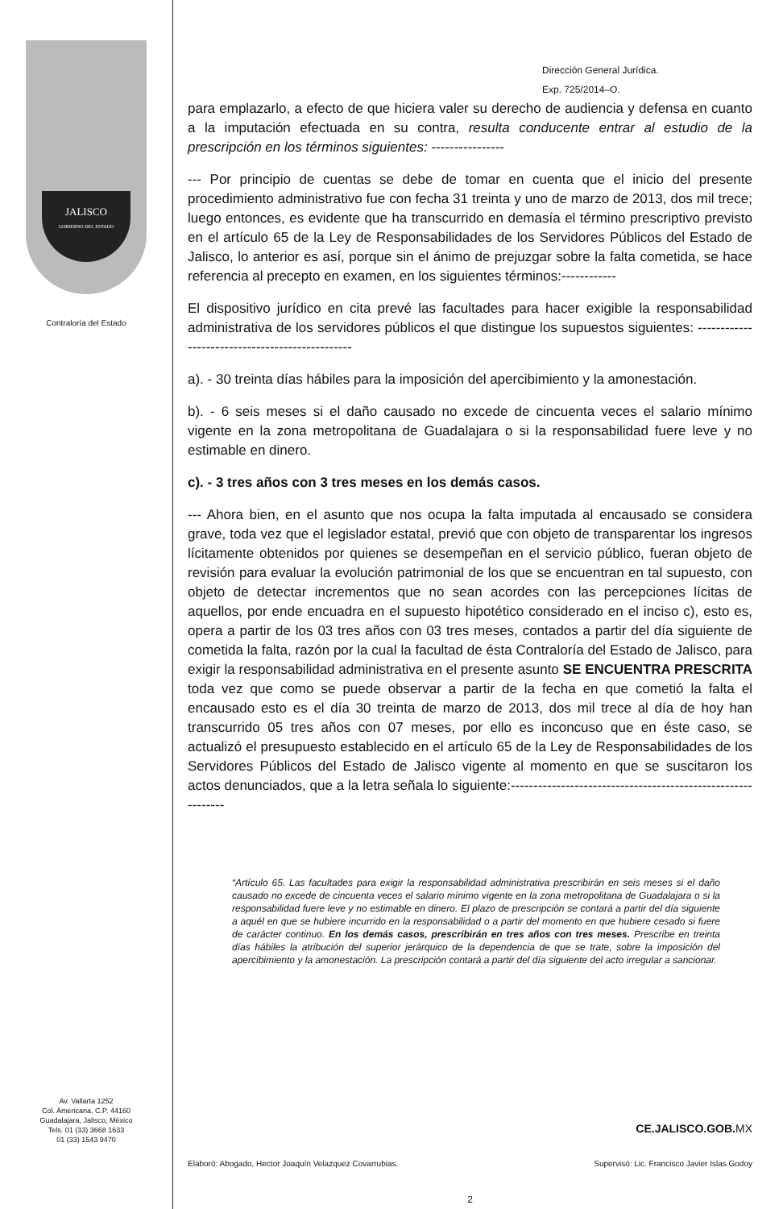JALISCO
GOBIERNO DEL ESTADO
Contraloría del Estado
Av. Vallarta 1252
Col. Americana, C.P. 44160
Guadalajara, Jalisco, México
Tels. 01 (33) 3668 1633
01 (33) 1543 9470
Dirección General Jurídica.
Exp. 725/2014–O.
para emplazarlo, a efecto de que hiciera valer su derecho de audiencia y defensa en cuanto a la imputación efectuada en su contra, resulta conducente entrar al estudio de la prescripción en los términos siguientes: ----------------
--- Por principio de cuentas se debe de tomar en cuenta que el inicio del presente procedimiento administrativo fue con fecha 31 treinta y uno de marzo de 2013, dos mil trece; luego entonces, es evidente que ha transcurrido en demasía el término prescriptivo previsto en el artículo 65 de la Ley de Responsabilidades de los Servidores Públicos del Estado de Jalisco, lo anterior es así, porque sin el ánimo de prejuzgar sobre la falta cometida, se hace referencia al precepto en examen, en los siguientes términos:------------
El dispositivo jurídico en cita prevé las facultades para hacer exigible la responsabilidad administrativa de los servidores públicos el que distingue los supuestos siguientes: ------------------------------------------------
a). - 30 treinta días hábiles para la imposición del apercibimiento y la amonestación.
b). - 6 seis meses si el daño causado no excede de cincuenta veces el salario mínimo vigente en la zona metropolitana de Guadalajara o si la responsabilidad fuere leve y no estimable en dinero.
c). - 3 tres años con 3 tres meses en los demás casos.
--- Ahora bien, en el asunto que nos ocupa la falta imputada al encausado se considera grave, toda vez que el legislador estatal, previó que con objeto de transparentar los ingresos lícitamente obtenidos por quienes se desempeñan en el servicio público, fueran objeto de revisión para evaluar la evolución patrimonial de los que se encuentran en tal supuesto, con objeto de detectar incrementos que no sean acordes con las percepciones lícitas de aquellos, por ende encuadra en el supuesto hipotético considerado en el inciso c), esto es, opera a partir de los 03 tres años con 03 tres meses, contados a partir del día siguiente de cometida la falta, razón por la cual la facultad de ésta Contraloría del Estado de Jalisco, para exigir la responsabilidad administrativa en el presente asunto SE ENCUENTRA PRESCRITA toda vez que como se puede observar a partir de la fecha en que cometió la falta el encausado esto es el día 30 treinta de marzo de 2013, dos mil trece al día de hoy han transcurrido 05 tres años con 07 meses, por ello es inconcuso que en éste caso, se actualizó el presupuesto establecido en el artículo 65 de la Ley de Responsabilidades de los Servidores Públicos del Estado de Jalisco vigente al momento en que se suscitaron los actos denunciados, que a la letra señala lo siguiente:-------------------------------------------------------------
“Artículo 65. Las facultades para exigir la responsabilidad administrativa prescribirán en seis meses si el daño causado no excede de cincuenta veces el salario mínimo vigente en la zona metropolitana de Guadalajara o si la responsabilidad fuere leve y no estimable en dinero. El plazo de prescripción se contará a partir del día siguiente a aquél en que se hubiere incurrido en la responsabilidad o a partir del momento en que hubiere cesado si fuere de carácter continuo. En los demás casos, prescribirán en tres años con tres meses. Prescribe en treinta días hábiles la atribución del superior jerárquico de la dependencia de que se trate, sobre la imposición del apercibimiento y la amonestación. La prescripción contará a partir del día siguiente del acto irregular a sancionar.
CE.JALISCO.GOB.MX
Elaboró: Abogado, Hector Joaquín Velazquez Covarrubias. Supervisó: Lic. Francisco Javier Islas Godoy
2